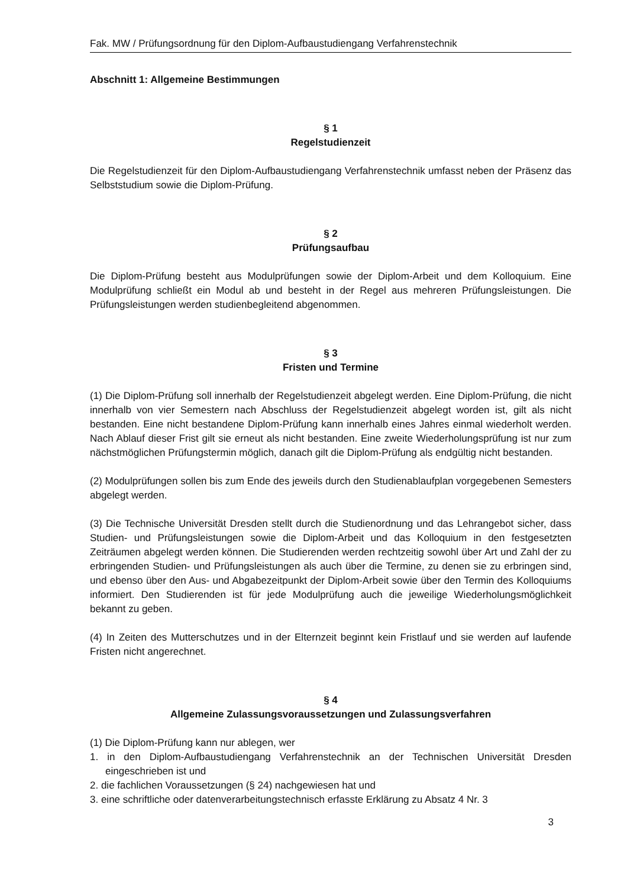Fak. MW / Prüfungsordnung für den Diplom-Aufbaustudiengang Verfahrenstechnik
Abschnitt 1: Allgemeine Bestimmungen
§ 1
Regelstudienzeit
Die Regelstudienzeit für den Diplom-Aufbaustudiengang Verfahrenstechnik umfasst neben der Präsenz das Selbststudium sowie die Diplom-Prüfung.
§ 2
Prüfungsaufbau
Die Diplom-Prüfung besteht aus Modulprüfungen sowie der Diplom-Arbeit und dem Kolloquium. Eine Modulprüfung schließt ein Modul ab und besteht in der Regel aus mehreren Prüfungsleistungen. Die Prüfungsleistungen werden studienbegleitend abgenommen.
§ 3
Fristen und Termine
(1) Die Diplom-Prüfung soll innerhalb der Regelstudienzeit abgelegt werden. Eine Diplom-Prüfung, die nicht innerhalb von vier Semestern nach Abschluss der Regelstudienzeit abgelegt worden ist, gilt als nicht bestanden. Eine nicht bestandene Diplom-Prüfung kann innerhalb eines Jahres einmal wiederholt werden. Nach Ablauf dieser Frist gilt sie erneut als nicht bestanden. Eine zweite Wiederholungsprüfung ist nur zum nächstmöglichen Prüfungstermin möglich, danach gilt die Diplom-Prüfung als endgültig nicht bestanden.
(2) Modulprüfungen sollen bis zum Ende des jeweils durch den Studienablaufplan vorgegebenen Semesters abgelegt werden.
(3) Die Technische Universität Dresden stellt durch die Studienordnung und das Lehrangebot sicher, dass Studien- und Prüfungsleistungen sowie die Diplom-Arbeit und das Kolloquium in den festgesetzten Zeiträumen abgelegt werden können. Die Studierenden werden rechtzeitig sowohl über Art und Zahl der zu erbringenden Studien- und Prüfungsleistungen als auch über die Termine, zu denen sie zu erbringen sind, und ebenso über den Aus- und Abgabezeitpunkt der Diplom-Arbeit sowie über den Termin des Kolloquiums informiert. Den Studierenden ist für jede Modulprüfung auch die jeweilige Wiederholungsmöglichkeit bekannt zu geben.
(4) In Zeiten des Mutterschutzes und in der Elternzeit beginnt kein Fristlauf und sie werden auf laufende Fristen nicht angerechnet.
§ 4
Allgemeine Zulassungsvoraussetzungen und Zulassungsverfahren
(1) Die Diplom-Prüfung kann nur ablegen, wer
1. in den Diplom-Aufbaustudiengang Verfahrenstechnik an der Technischen Universität Dresden eingeschrieben ist und
2. die fachlichen Voraussetzungen (§ 24) nachgewiesen hat und
3. eine schriftliche oder datenverarbeitungstechnisch erfasste Erklärung zu Absatz 4 Nr. 3
3